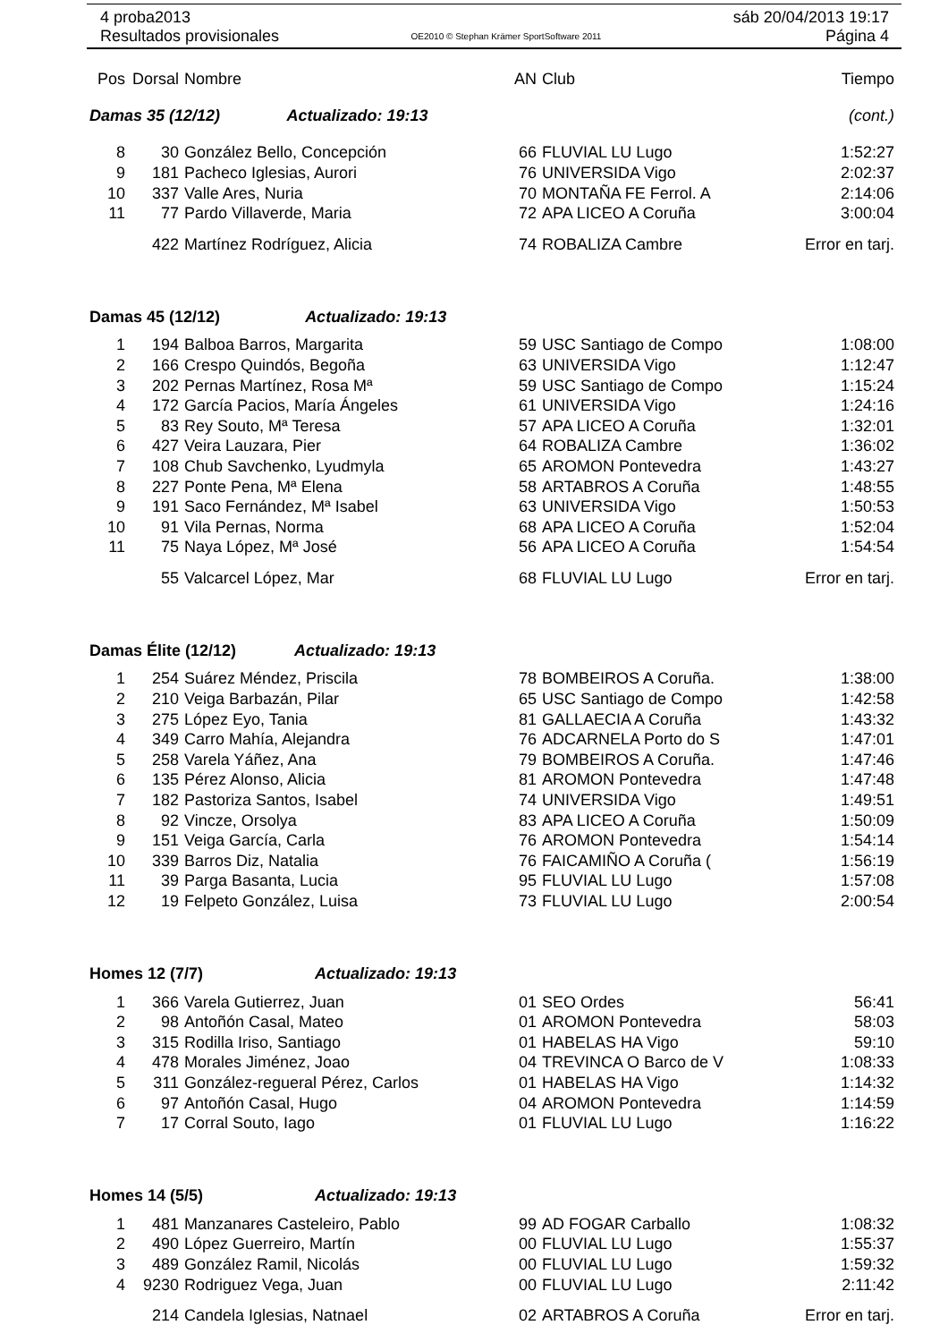4 proba2013
Resultados provisionales
OE2010 © Stephan Krämer SportSoftware 2011
sáb 20/04/2013 19:17
Página 4
| Pos | Dorsal | Nombre | AN | Club | Tiempo |
| --- | --- | --- | --- | --- | --- |
| Damas 35 (12/12) Actualizado: 19:13 | | | | | (cont.) |
| 8 | 30 | González Bello, Concepción | 66 | FLUVIAL LU Lugo | 1:52:27 |
| 9 | 181 | Pacheco Iglesias, Aurori | 76 | UNIVERSIDA Vigo | 2:02:37 |
| 10 | 337 | Valle Ares, Nuria | 70 | MONTAÑA FE Ferrol. A | 2:14:06 |
| 11 | 77 | Pardo Villaverde, Maria | 72 | APA LICEO A Coruña | 3:00:04 |
| | 422 | Martínez Rodríguez, Alicia | 74 | ROBALIZA Cambre | Error en tarj. |
| Damas 45 (12/12) Actualizado: 19:13 | | | | | |
| 1 | 194 | Balboa Barros, Margarita | 59 | USC Santiago de Compo | 1:08:00 |
| 2 | 166 | Crespo Quindós, Begoña | 63 | UNIVERSIDA Vigo | 1:12:47 |
| 3 | 202 | Pernas Martínez, Rosa Mª | 59 | USC Santiago de Compo | 1:15:24 |
| 4 | 172 | García Pacios, María Ángeles | 61 | UNIVERSIDA Vigo | 1:24:16 |
| 5 | 83 | Rey Souto, Mª Teresa | 57 | APA LICEO A Coruña | 1:32:01 |
| 6 | 427 | Veira Lauzara, Pier | 64 | ROBALIZA Cambre | 1:36:02 |
| 7 | 108 | Chub Savchenko, Lyudmyla | 65 | AROMON Pontevedra | 1:43:27 |
| 8 | 227 | Ponte Pena, Mª Elena | 58 | ARTABROS A Coruña | 1:48:55 |
| 9 | 191 | Saco Fernández, Mª Isabel | 63 | UNIVERSIDA Vigo | 1:50:53 |
| 10 | 91 | Vila Pernas, Norma | 68 | APA LICEO A Coruña | 1:52:04 |
| 11 | 75 | Naya López, Mª José | 56 | APA LICEO A Coruña | 1:54:54 |
| | 55 | Valcarcel López, Mar | 68 | FLUVIAL LU Lugo | Error en tarj. |
| Damas Élite (12/12) Actualizado: 19:13 | | | | | |
| 1 | 254 | Suárez Méndez, Priscila | 78 | BOMBEIROS A Coruña. | 1:38:00 |
| 2 | 210 | Veiga Barbazán, Pilar | 65 | USC Santiago de Compo | 1:42:58 |
| 3 | 275 | López Eyo, Tania | 81 | GALLAECIA A Coruña | 1:43:32 |
| 4 | 349 | Carro Mahía, Alejandra | 76 | ADCARNELA Porto do S | 1:47:01 |
| 5 | 258 | Varela Yáñez, Ana | 79 | BOMBEIROS A Coruña. | 1:47:46 |
| 6 | 135 | Pérez Alonso, Alicia | 81 | AROMON Pontevedra | 1:47:48 |
| 7 | 182 | Pastoriza Santos, Isabel | 74 | UNIVERSIDA Vigo | 1:49:51 |
| 8 | 92 | Vincze, Orsolya | 83 | APA LICEO A Coruña | 1:50:09 |
| 9 | 151 | Veiga García, Carla | 76 | AROMON Pontevedra | 1:54:14 |
| 10 | 339 | Barros Diz, Natalia | 76 | FAICAMIÑO A Coruña ( | 1:56:19 |
| 11 | 39 | Parga Basanta, Lucia | 95 | FLUVIAL LU Lugo | 1:57:08 |
| 12 | 19 | Felpeto González, Luisa | 73 | FLUVIAL LU Lugo | 2:00:54 |
| Homes 12 (7/7) Actualizado: 19:13 | | | | | |
| 1 | 366 | Varela Gutierrez, Juan | 01 | SEO Ordes | 56:41 |
| 2 | 98 | Antoñón Casal, Mateo | 01 | AROMON Pontevedra | 58:03 |
| 3 | 315 | Rodilla Iriso, Santiago | 01 | HABELAS HA Vigo | 59:10 |
| 4 | 478 | Morales Jiménez, Joao | 04 | TREVINCA O Barco de V | 1:08:33 |
| 5 | 311 | González-regueral Pérez, Carlos | 01 | HABELAS HA Vigo | 1:14:32 |
| 6 | 97 | Antoñón Casal, Hugo | 04 | AROMON Pontevedra | 1:14:59 |
| 7 | 17 | Corral Souto, Iago | 01 | FLUVIAL LU Lugo | 1:16:22 |
| Homes 14 (5/5) Actualizado: 19:13 | | | | | |
| 1 | 481 | Manzanares Casteleiro, Pablo | 99 | AD FOGAR Carballo | 1:08:32 |
| 2 | 490 | López Guerreiro, Martín | 00 | FLUVIAL LU Lugo | 1:55:37 |
| 3 | 489 | González Ramil, Nicolás | 00 | FLUVIAL LU Lugo | 1:59:32 |
| 4 | 9230 | Rodriguez Vega, Juan | 00 | FLUVIAL LU Lugo | 2:11:42 |
| | 214 | Candela Iglesias, Natnael | 02 | ARTABROS A Coruña | Error en tarj. |